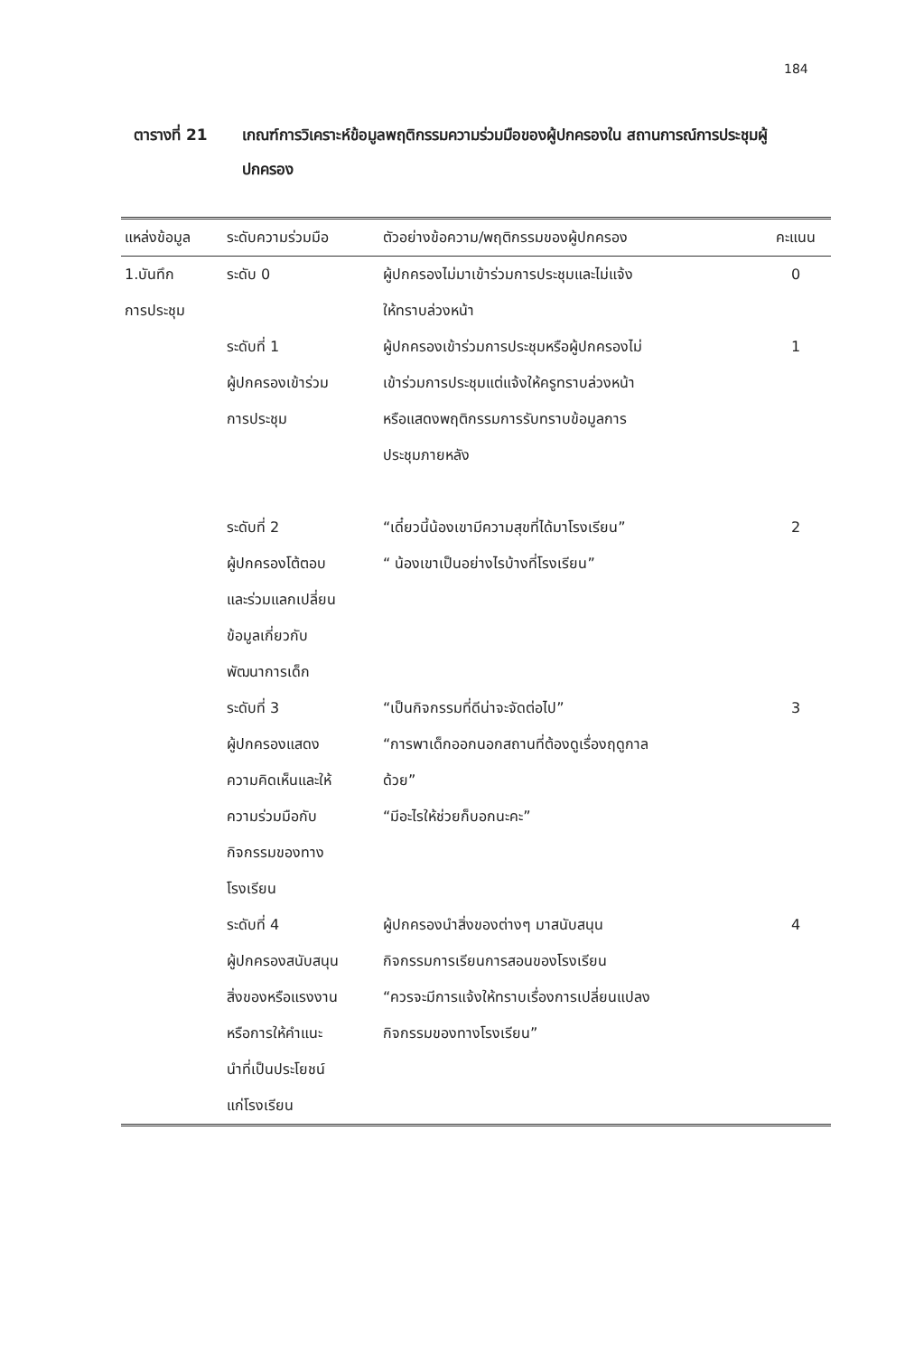184
ตารางที่ 21 เกณฑ์การวิเคราะห์ข้อมูลพฤติกรรมความร่วมมือของผู้ปกครองใน สถานการณ์การประชุมผู้ปกครอง
| แหล่งข้อมูล | ระดับความร่วมมือ | ตัวอย่างข้อความ/พฤติกรรมของผู้ปกครอง | คะแนน |
| --- | --- | --- | --- |
| 1.บันทึก การประชุม | ระดับ 0 | ผู้ปกครองไม่มาเข้าร่วมการประชุมและไม่แจ้ง ให้ทราบล่วงหน้า | 0 |
| | ระดับที่ 1 ผู้ปกครองเข้าร่วม การประชุม | ผู้ปกครองเข้าร่วมการประชุมหรือผู้ปกครองไม่ เข้าร่วมการประชุมแต่แจ้งให้ครูทราบล่วงหน้า หรือแสดงพฤติกรรมการรับทราบข้อมูลการ ประชุมภายหลัง | 1 |
| | ระดับที่ 2 ผู้ปกครองโต้ตอบ และร่วมแลกเปลี่ยน ข้อมูลเกี่ยวกับ พัฒนาการเด็ก | “เดี๋ยวนี้น้องเขามีความสุขที่ได้มาโรงเรียน” “ น้องเขาเป็นอย่างไรบ้างที่โรงเรียน” | 2 |
| | ระดับที่ 3 ผู้ปกครองแสดง ความคิดเห็นและให้ ความร่วมมือกับ กิจกรรมของทาง โรงเรียน | “เป็นกิจกรรมที่ดีน่าจะจัดต่อไป” “การพาเด็กออกนอกสถานที่ต้องดูเรื่องฤดูกาล ด้วย” “มีอะไรให้ช่วยก็บอกนะคะ” | 3 |
| | ระดับที่ 4 ผู้ปกครองสนับสนุน สิ่งของหรือแรงงาน หรือการให้คำแนะ นำที่เป็นประโยชน์ แก่โรงเรียน | ผู้ปกครองนำสิ่งของต่างๆ มาสนับสนุน กิจกรรมการเรียนการสอนของโรงเรียน “ควรจะมีการแจ้งให้ทราบเรื่องการเปลี่ยนแปลง กิจกรรมของทางโรงเรียน” | 4 |